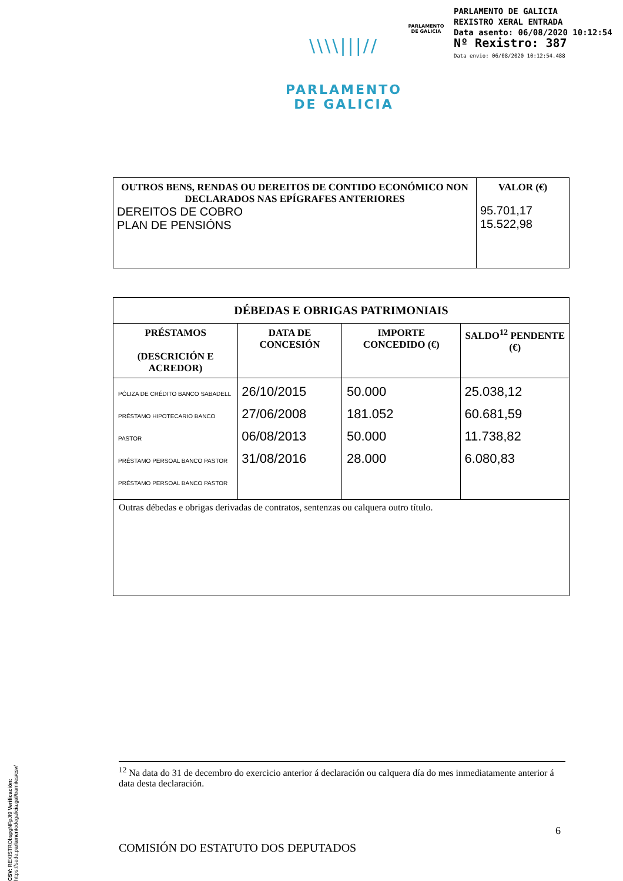PARLAMENTO
DE GALICIA
PARLAMENTO DE GALICIA
REXISTRO XERAL ENTRADA
Data asento: 06/08/2020 10:12:54
Nº Rexistro: 387
Data envio: 06/08/2020 10:12:54.488
\\\\|||//
PARLAMENTO
DE GALICIA
| OUTROS BENS, RENDAS OU DEREITOS DE CONTIDO ECONÓMICO NON DECLARADOS NAS EPÍGRAFES ANTERIORES DEREITOS DE COBRO PLAN DE PENSIÓNS | VALOR (€) 95.701,17 15.522,98 |
| --- | --- |
| DÉBEDAS E OBRIGAS PATRIMONIAIS | | | |
| --- | --- | --- | --- |
| PRÉSTAMOS (DESCRICIÓN E ACREDOR) | DATA DE CONCESIÓN | IMPORTE CONCEDIDO (€) | SALDO<sup>12</sup> PENDENTE (€) |
| PÓLIZA DE CRÉDITO BANCO SABADELL PRÉSTAMO HIPOTECARIO BANCO PASTOR PRÉSTAMO PERSOAL BANCO PASTOR PRÉSTAMO PERSOAL BANCO PASTOR | 26/10/2015 27/06/2008 06/08/2013 31/08/2016 | 50.000 181.052 50.000 28.000 | 25.038,12 60.681,59 11.738,82 6.080,83 |
| Outras débedas e obrigas derivadas de contratos, sentenzas ou calquera outro título. | | | |
<sup>12</sup> Na data do 31 de decembro do exercicio anterior á declaración ou calquera día do mes inmediatamente anterior á data desta declaración.
6
COMISIÓN DO ESTATUTO DOS DEPUTADOS
CSV: REXISTRObspgNFpJI9 Verificación: https://sede.parlamentodegalicia.gal/tramites/csv/